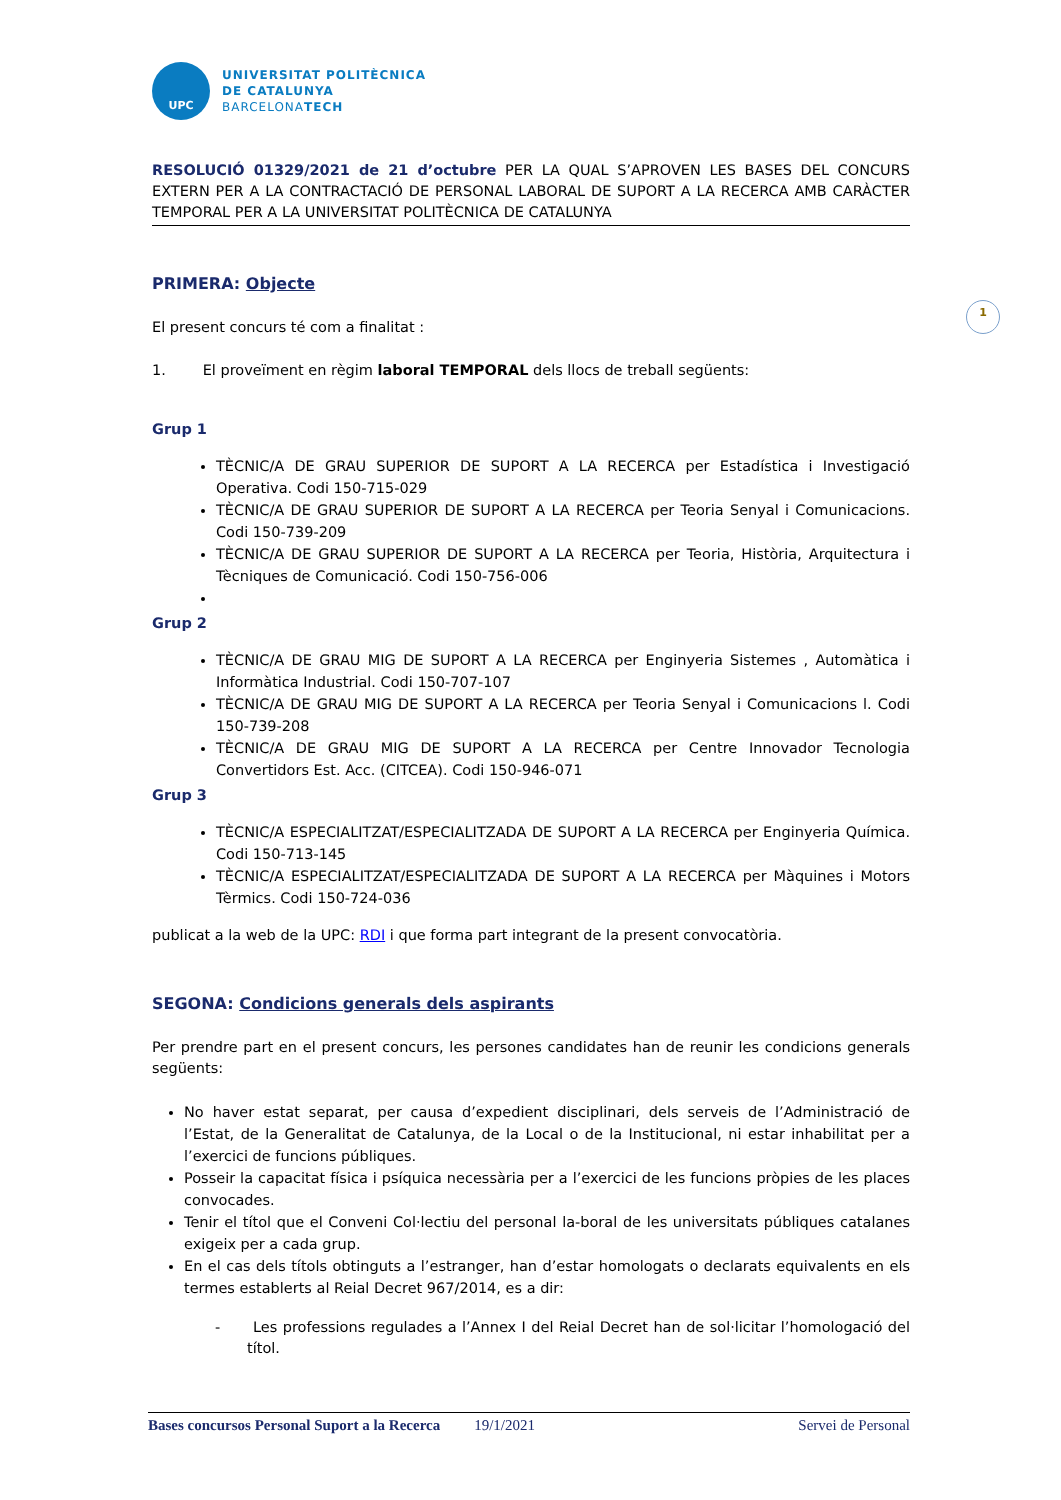1
UPC
UNIVERSITAT POLITÈCNICA
DE CATALUNYA
BARCELONATECH
RESOLUCIÓ 01329/2021 de 21 d’octubre PER LA QUAL S’APROVEN LES BASES DEL CONCURS EXTERN PER A LA CONTRACTACIÓ DE PERSONAL LABORAL DE SUPORT A LA RECERCA AMB CARÀCTER TEMPORAL PER A LA UNIVERSITAT POLITÈCNICA DE CATALUNYA
PRIMERA: Objecte
El present concurs té com a finalitat :
1. El proveïment en règim laboral TEMPORAL dels llocs de treball següents:
Grup 1
TÈCNIC/A DE GRAU SUPERIOR DE SUPORT A LA RECERCA per Estadística i Investigació Operativa. Codi 150-715-029
TÈCNIC/A DE GRAU SUPERIOR DE SUPORT A LA RECERCA per Teoria Senyal i Comunicacions. Codi 150-739-209
TÈCNIC/A DE GRAU SUPERIOR DE SUPORT A LA RECERCA per Teoria, Història, Arquitectura i Tècniques de Comunicació. Codi 150-756-006
Grup 2
TÈCNIC/A DE GRAU MIG DE SUPORT A LA RECERCA per Enginyeria Sistemes , Automàtica i Informàtica Industrial. Codi 150-707-107
TÈCNIC/A DE GRAU MIG DE SUPORT A LA RECERCA per Teoria Senyal i Comunicacions l. Codi 150-739-208
TÈCNIC/A DE GRAU MIG DE SUPORT A LA RECERCA per Centre Innovador Tecnologia Convertidors Est. Acc. (CITCEA). Codi 150-946-071
Grup 3
TÈCNIC/A ESPECIALITZAT/ESPECIALITZADA DE SUPORT A LA RECERCA per Enginyeria Química. Codi 150-713-145
TÈCNIC/A ESPECIALITZAT/ESPECIALITZADA DE SUPORT A LA RECERCA per Màquines i Motors Tèrmics. Codi 150-724-036
publicat a la web de la UPC: RDI i que forma part integrant de la present convocatòria.
SEGONA: Condicions generals dels aspirants
Per prendre part en el present concurs, les persones candidates han de reunir les condicions generals següents:
No haver estat separat, per causa d’expedient disciplinari, dels serveis de l’Administració de l’Estat, de la Generalitat de Catalunya, de la Local o de la Institucional, ni estar inhabilitat per a l’exercici de funcions públiques.
Posseir la capacitat física i psíquica necessària per a l’exercici de les funcions pròpies de les places convocades.
Tenir el títol que el Conveni Col·lectiu del personal la-boral de les universitats públiques catalanes exigeix per a cada grup.
En el cas dels títols obtinguts a l’estranger, han d’estar homologats o declarats equivalents en els termes establerts al Reial Decret 967/2014, es a dir:
- Les professions regulades a l’Annex I del Reial Decret han de sol·licitar l’homologació del títol.
Bases concursos Personal Suport a la Recerca 19/1/2021 Servei de Personal